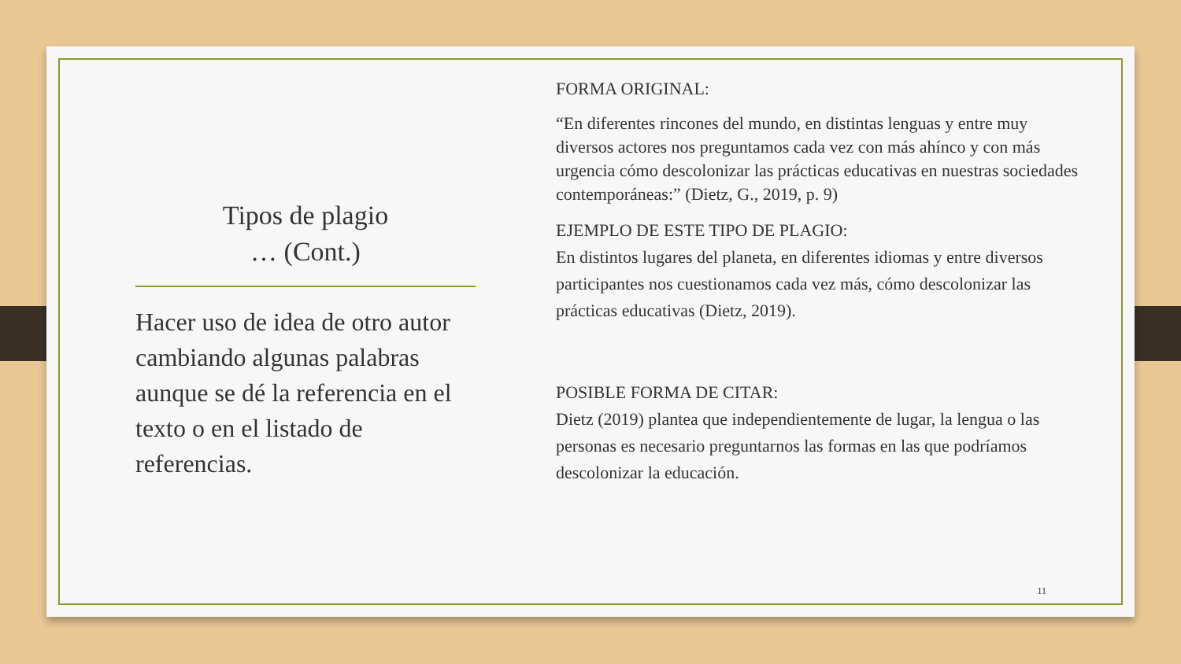Tipos de plagio
… (Cont.)
Hacer uso de idea de otro autor cambiando algunas palabras aunque se dé la referencia en el texto o en el listado de referencias.
FORMA ORIGINAL:
“En diferentes rincones del mundo, en distintas lenguas y entre muy diversos actores nos preguntamos cada vez con más ahínco y con más urgencia cómo descolonizar las prácticas educativas en nuestras sociedades contemporáneas:” (Dietz, G., 2019, p. 9)
EJEMPLO DE ESTE TIPO DE PLAGIO:
En distintos lugares del planeta, en diferentes idiomas y entre diversos participantes nos cuestionamos cada vez más, cómo descolonizar las prácticas educativas (Dietz, 2019).
POSIBLE FORMA DE CITAR:
Dietz (2019) plantea que independientemente de lugar, la lengua o las personas es necesario preguntarnos las formas en las que podríamos descolonizar la educación.
11